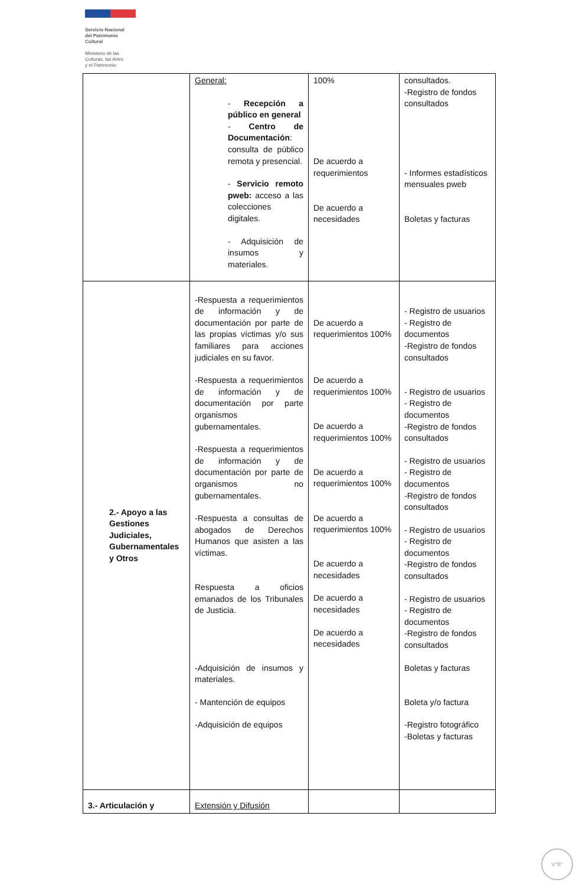Servicio Nacional
del Patrimonio
Cultural
Ministerio de las
Culturas, las Artes
y el Patrimonio
| | General: - Recepción a público en general - Centro de Documentación : consulta de público remota y presencial. - Servicio remoto pweb: acceso a las colecciones digitales. - Adquisición de insumos y materiales. | 100% De acuerdo a requerimientos De acuerdo a necesidades | consultados. -Registro de fondos consultados - Informes estadísticos mensuales pweb Boletas y facturas |
| 2.- Apoyo a las Gestiones Judiciales, Gubernamentales y Otros | -Respuesta a requerimientos de información y de documentación por parte de las propias víctimas y/o sus familiares para acciones judiciales en su favor. -Respuesta a requerimientos de información y de documentación por parte organismos gubernamentales. -Respuesta a requerimientos de información y de documentación por parte de organismos no gubernamentales. -Respuesta a consultas de abogados de Derechos Humanos que asisten a las víctimas. Respuesta a oficios emanados de los Tribunales de Justicia. -Adquisición de insumos y materiales. - Mantención de equipos -Adquisición de equipos | De acuerdo a requerimientos 100% De acuerdo a requerimientos 100% De acuerdo a requerimientos 100% De acuerdo a requerimientos 100% De acuerdo a requerimientos 100% De acuerdo a necesidades De acuerdo a necesidades De acuerdo a necesidades | - Registro de usuarios - Registro de documentos -Registro de fondos consultados - Registro de usuarios - Registro de documentos -Registro de fondos consultados - Registro de usuarios - Registro de documentos -Registro de fondos consultados - Registro de usuarios - Registro de documentos -Registro de fondos consultados - Registro de usuarios - Registro de documentos -Registro de fondos consultados Boletas y facturas Boleta y/o factura -Registro fotográfico -Boletas y facturas |
| 3.- Articulación y | Extensión y Difusión | | |
V°B°